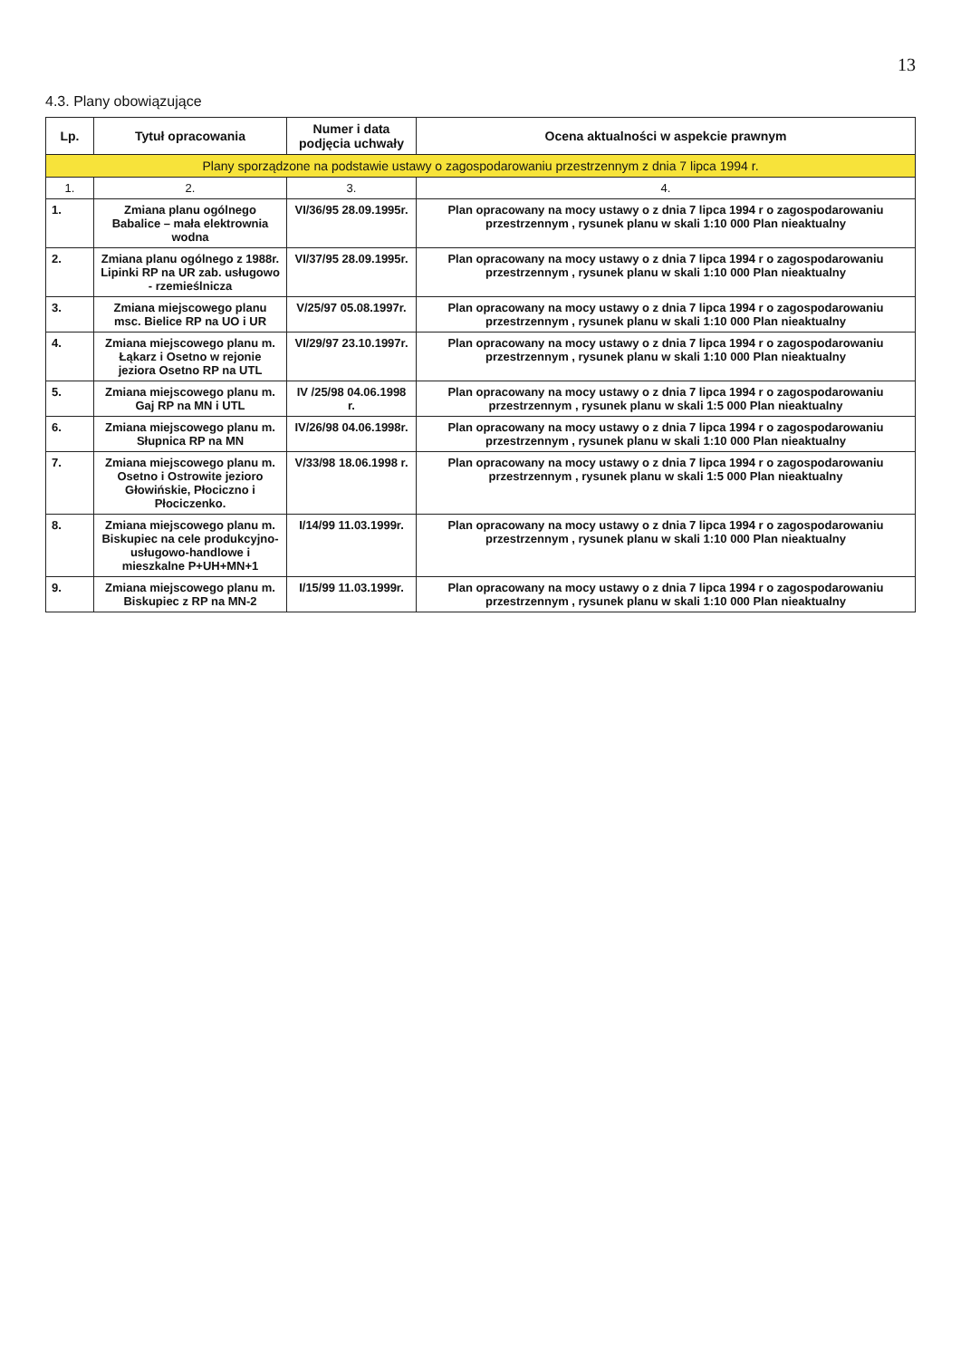13
4.3. Plany obowiązujące
| Lp. | Tytuł opracowania | Numer i data podjęcia uchwały | Ocena aktualności w aspekcie prawnym |
| --- | --- | --- | --- |
| Plany sporządzone na podstawie ustawy o zagospodarowaniu przestrzennym z dnia 7 lipca 1994 r. | | | |
| 1. | 2. | 3. | 4. |
| 1. | Zmiana planu ogólnego Babalice – mała elektrownia wodna | VI/36/95 28.09.1995r. | Plan opracowany na mocy ustawy o z dnia 7 lipca 1994 r o zagospodarowaniu przestrzennym , rysunek planu w skali 1:10 000 Plan nieaktualny |
| 2. | Zmiana planu ogólnego z 1988r. Lipinki RP na UR zab. usługowo - rzemieślnicza | VI/37/95 28.09.1995r. | Plan opracowany na mocy ustawy o z dnia 7 lipca 1994 r o zagospodarowaniu przestrzennym , rysunek planu w skali 1:10 000 Plan nieaktualny |
| 3. | Zmiana miejscowego planu msc. Bielice RP na UO i UR | V/25/97 05.08.1997r. | Plan opracowany na mocy ustawy o z dnia 7 lipca 1994 r o zagospodarowaniu przestrzennym , rysunek planu w skali 1:10 000 Plan nieaktualny |
| 4. | Zmiana miejscowego planu m. Łąkarz i Osetno w rejonie jeziora Osetno RP na UTL | VI/29/97 23.10.1997r. | Plan opracowany na mocy ustawy o z dnia 7 lipca 1994 r o zagospodarowaniu przestrzennym , rysunek planu w skali 1:10 000 Plan nieaktualny |
| 5. | Zmiana miejscowego planu m. Gaj RP na MN i UTL | IV /25/98 04.06.1998 r. | Plan opracowany na mocy ustawy o z dnia 7 lipca 1994 r o zagospodarowaniu przestrzennym , rysunek planu w skali 1:5 000 Plan nieaktualny |
| 6. | Zmiana miejscowego planu m. Słupnica RP na MN | IV/26/98 04.06.1998r. | Plan opracowany na mocy ustawy o z dnia 7 lipca 1994 r o zagospodarowaniu przestrzennym , rysunek planu w skali 1:10 000 Plan nieaktualny |
| 7. | Zmiana miejscowego planu m. Osetno i Ostrowite jezioro Głowińskie, Płociczno i Płociczenko. | V/33/98 18.06.1998 r. | Plan opracowany na mocy ustawy o z dnia 7 lipca 1994 r o zagospodarowaniu przestrzennym , rysunek planu w skali 1:5 000 Plan nieaktualny |
| 8. | Zmiana miejscowego planu m. Biskupiec na cele produkcyjno-usługowo-handlowe i mieszkalne P+UH+MN+1 | I/14/99 11.03.1999r. | Plan opracowany na mocy ustawy o z dnia 7 lipca 1994 r o zagospodarowaniu przestrzennym , rysunek planu w skali 1:10 000 Plan nieaktualny |
| 9. | Zmiana miejscowego planu m. Biskupiec z RP na MN-2 | I/15/99 11.03.1999r. | Plan opracowany na mocy ustawy o z dnia 7 lipca 1994 r o zagospodarowaniu przestrzennym , rysunek planu w skali 1:10 000 Plan nieaktualny |